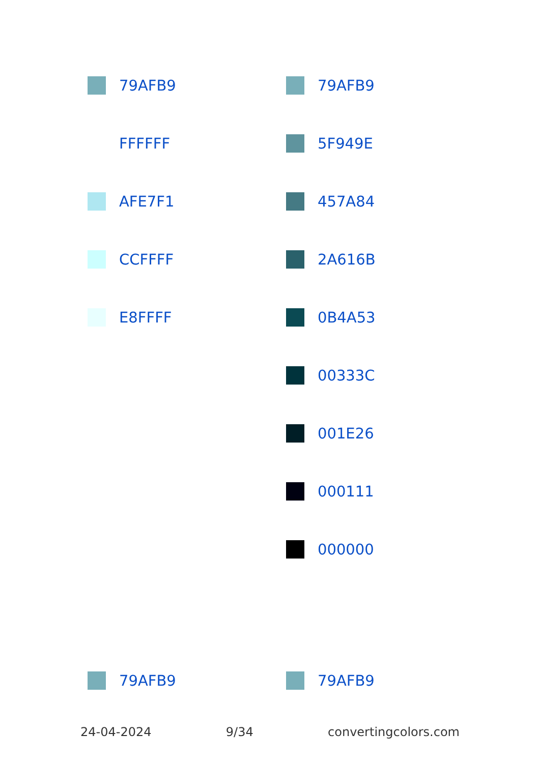79AFB9
FFFFFF
AFE7F1
CCFFFF
E8FFFF
79AFB9
5F949E
457A84
2A616B
0B4A53
00333C
001E26
000111
000000
79AFB9 79AFB9
24-04-2024 9/34 convertingcolors.com